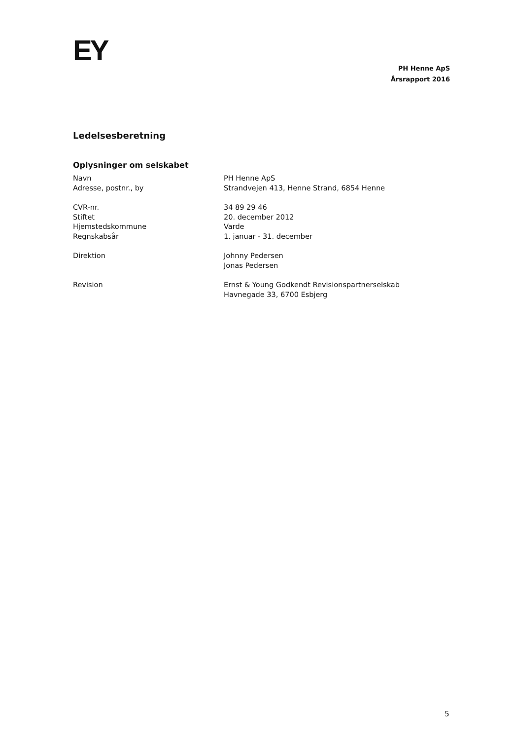EY
PH Henne ApS
Årsrapport 2016
Ledelsesberetning
Oplysninger om selskabet
| Navn | PH Henne ApS |
| Adresse, postnr., by | Strandvejen 413, Henne Strand, 6854 Henne |
| CVR-nr. | 34 89 29 46 |
| Stiftet | 20. december 2012 |
| Hjemstedskommune | Varde |
| Regnskabsår | 1. januar - 31. december |
| Direktion | Johnny Pedersen Jonas Pedersen |
| Revision | Ernst & Young Godkendt Revisionspartnerselskab Havnegade 33, 6700 Esbjerg |
5